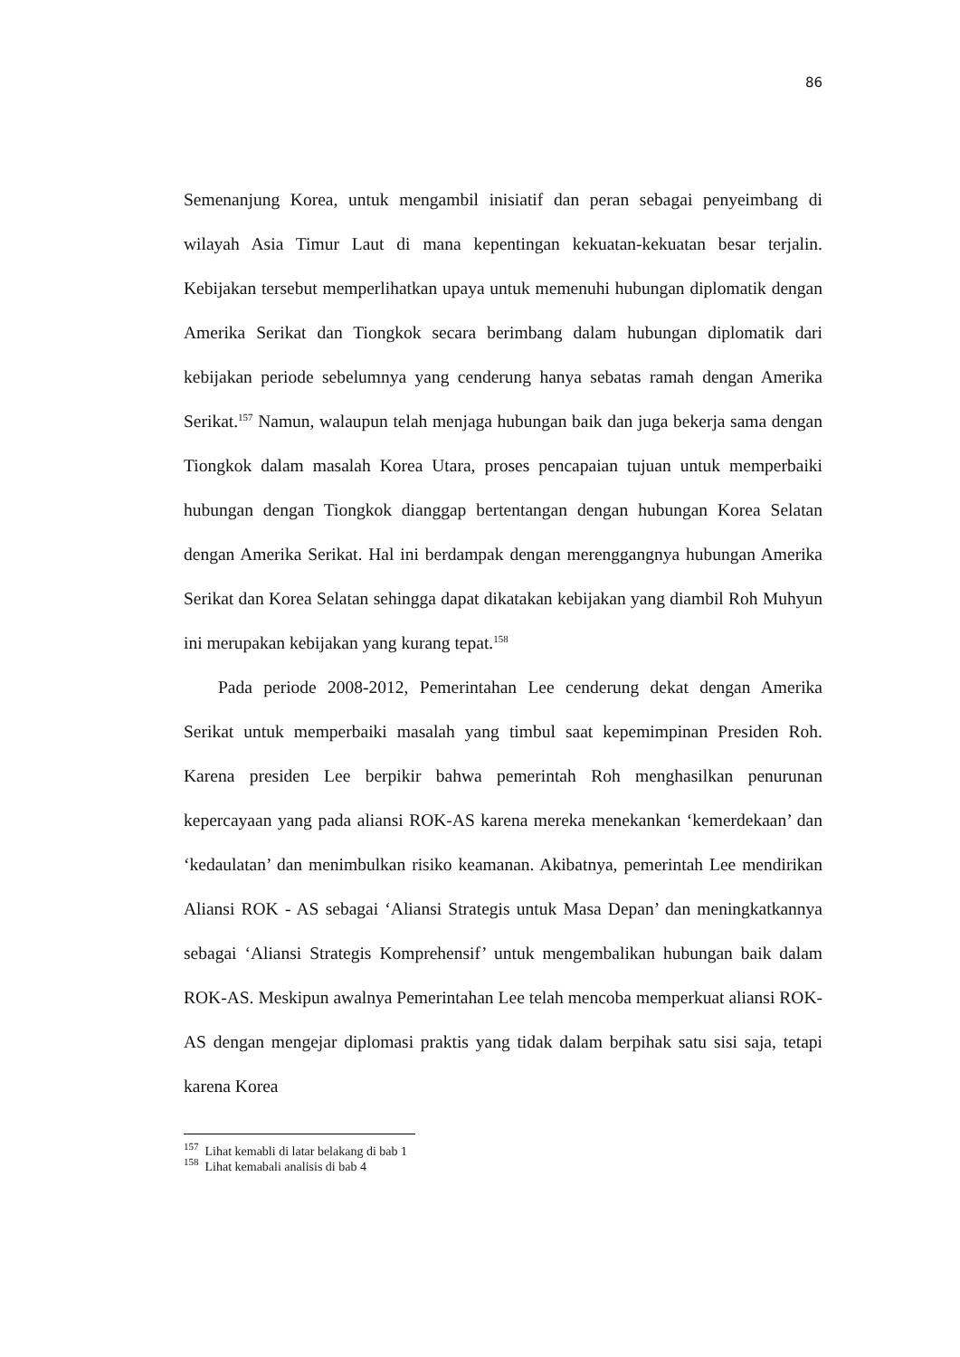86
Semenanjung Korea, untuk mengambil inisiatif dan peran sebagai penyeimbang di wilayah Asia Timur Laut di mana kepentingan kekuatan-kekuatan besar terjalin. Kebijakan tersebut memperlihatkan upaya untuk memenuhi hubungan diplomatik dengan Amerika Serikat dan Tiongkok secara berimbang dalam hubungan diplomatik dari kebijakan periode sebelumnya yang cenderung hanya sebatas ramah dengan Amerika Serikat.<sup>157</sup> Namun, walaupun telah menjaga hubungan baik dan juga bekerja sama dengan Tiongkok dalam masalah Korea Utara, proses pencapaian tujuan untuk memperbaiki hubungan dengan Tiongkok dianggap bertentangan dengan hubungan Korea Selatan dengan Amerika Serikat. Hal ini berdampak dengan merenggangnya hubungan Amerika Serikat dan Korea Selatan sehingga dapat dikatakan kebijakan yang diambil Roh Muhyun ini merupakan kebijakan yang kurang tepat.<sup>158</sup>
Pada periode 2008-2012, Pemerintahan Lee cenderung dekat dengan Amerika Serikat untuk memperbaiki masalah yang timbul saat kepemimpinan Presiden Roh. Karena presiden Lee berpikir bahwa pemerintah Roh menghasilkan penurunan kepercayaan yang pada aliansi ROK-AS karena mereka menekankan ‘kemerdekaan’ dan ‘kedaulatan’ dan menimbulkan risiko keamanan. Akibatnya, pemerintah Lee mendirikan Aliansi ROK - AS sebagai ‘Aliansi Strategis untuk Masa Depan’ dan meningkatkannya sebagai ‘Aliansi Strategis Komprehensif’ untuk mengembalikan hubungan baik dalam ROK-AS. Meskipun awalnya Pemerintahan Lee telah mencoba memperkuat aliansi ROK-AS dengan mengejar diplomasi praktis yang tidak dalam berpihak satu sisi saja, tetapi karena Korea
<sup>157</sup> Lihat kemabli di latar belakang di bab 1
<sup>158</sup> Lihat kemabali analisis di bab 4